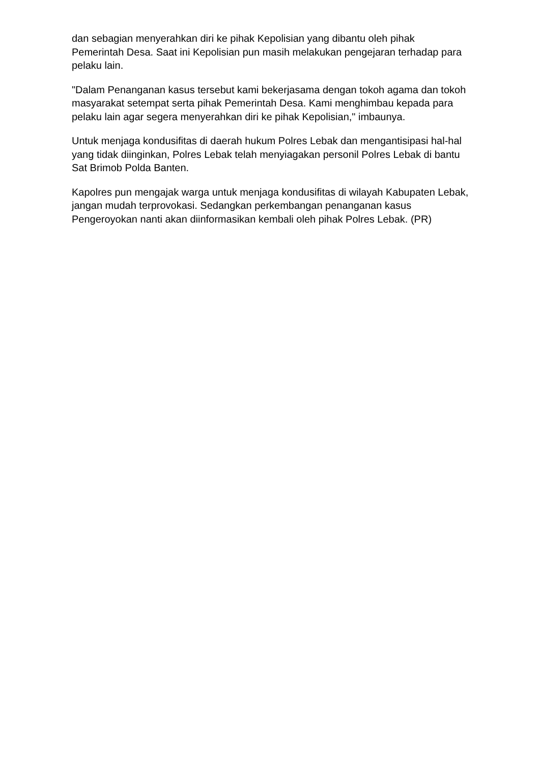dan sebagian menyerahkan diri ke pihak Kepolisian yang dibantu oleh pihak Pemerintah Desa. Saat ini Kepolisian pun masih melakukan pengejaran terhadap para pelaku lain.
"Dalam Penanganan kasus tersebut kami bekerjasama dengan tokoh agama dan tokoh masyarakat setempat serta pihak Pemerintah Desa. Kami menghimbau kepada para pelaku lain agar segera menyerahkan diri ke pihak Kepolisian," imbaunya.
Untuk menjaga kondusifitas di daerah hukum Polres Lebak dan mengantisipasi hal-hal yang tidak diinginkan, Polres Lebak telah menyiagakan personil Polres Lebak di bantu Sat Brimob Polda Banten.
Kapolres pun mengajak warga untuk menjaga kondusifitas di wilayah Kabupaten Lebak, jangan mudah terprovokasi. Sedangkan perkembangan penanganan kasus Pengeroyokan nanti akan diinformasikan kembali oleh pihak Polres Lebak. (PR)